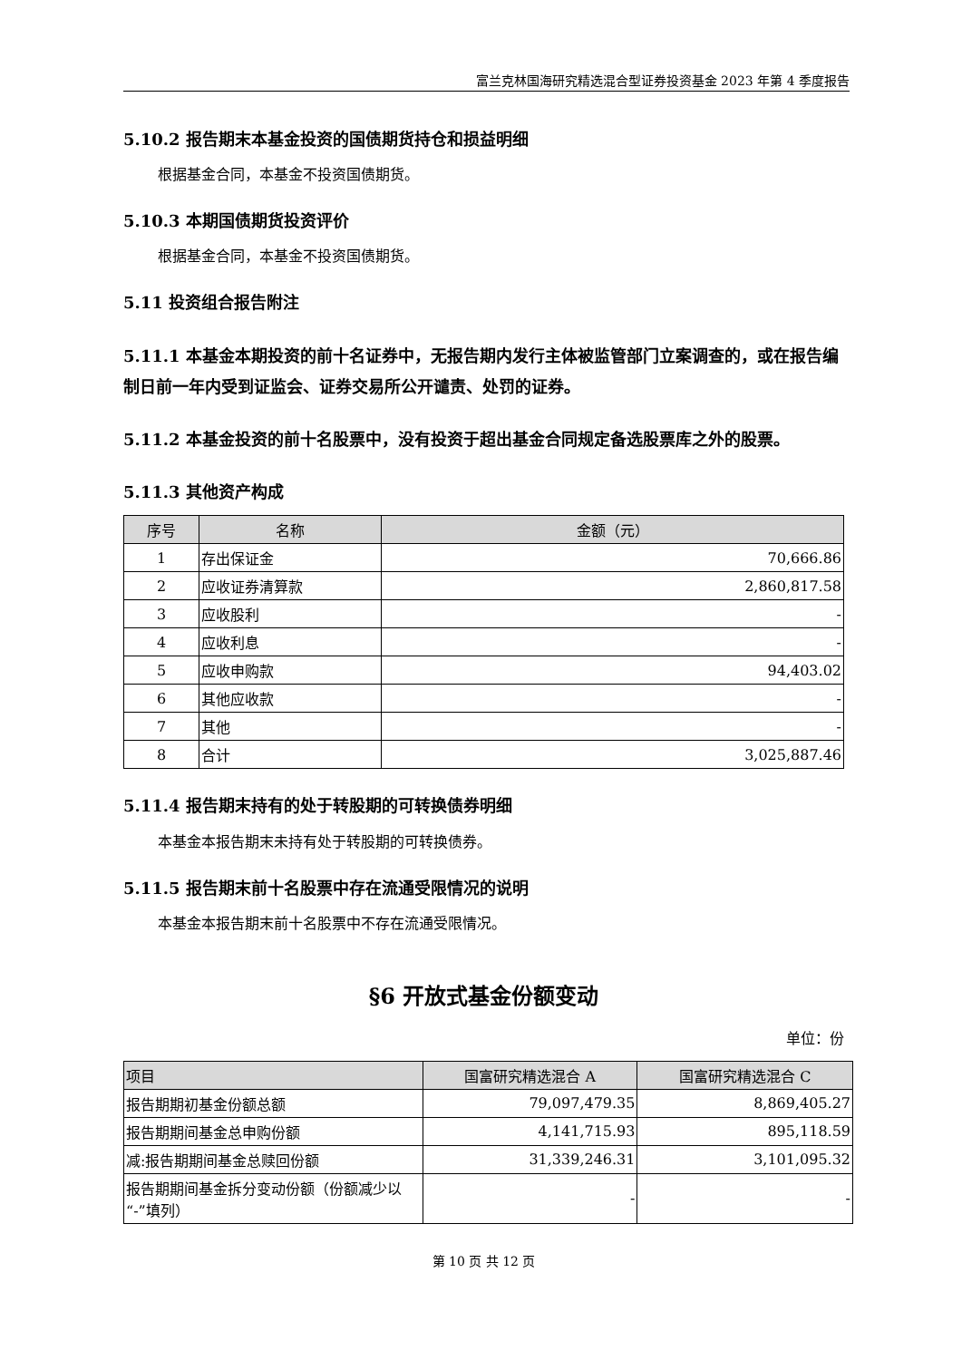富兰克林国海研究精选混合型证券投资基金 2023 年第 4 季度报告
5.10.2 报告期末本基金投资的国债期货持仓和损益明细
根据基金合同，本基金不投资国债期货。
5.10.3 本期国债期货投资评价
根据基金合同，本基金不投资国债期货。
5.11 投资组合报告附注
5.11.1 本基金本期投资的前十名证券中，无报告期内发行主体被监管部门立案调查的，或在报告编制日前一年内受到证监会、证券交易所公开谴责、处罚的证券。
5.11.2 本基金投资的前十名股票中，没有投资于超出基金合同规定备选股票库之外的股票。
5.11.3 其他资产构成
| 序号 | 名称 | 金额（元） |
| --- | --- | --- |
| 1 | 存出保证金 | 70,666.86 |
| 2 | 应收证券清算款 | 2,860,817.58 |
| 3 | 应收股利 | - |
| 4 | 应收利息 | - |
| 5 | 应收申购款 | 94,403.02 |
| 6 | 其他应收款 | - |
| 7 | 其他 | - |
| 8 | 合计 | 3,025,887.46 |
5.11.4 报告期末持有的处于转股期的可转换债券明细
本基金本报告期末未持有处于转股期的可转换债券。
5.11.5 报告期末前十名股票中存在流通受限情况的说明
本基金本报告期末前十名股票中不存在流通受限情况。
§6 开放式基金份额变动
单位：份
| 项目 | 国富研究精选混合 A | 国富研究精选混合 C |
| --- | --- | --- |
| 报告期期初基金份额总额 | 79,097,479.35 | 8,869,405.27 |
| 报告期期间基金总申购份额 | 4,141,715.93 | 895,118.59 |
| 减:报告期期间基金总赎回份额 | 31,339,246.31 | 3,101,095.32 |
| 报告期期间基金拆分变动份额（份额减少以“-”填列） | - | - |
第 10 页 共 12 页